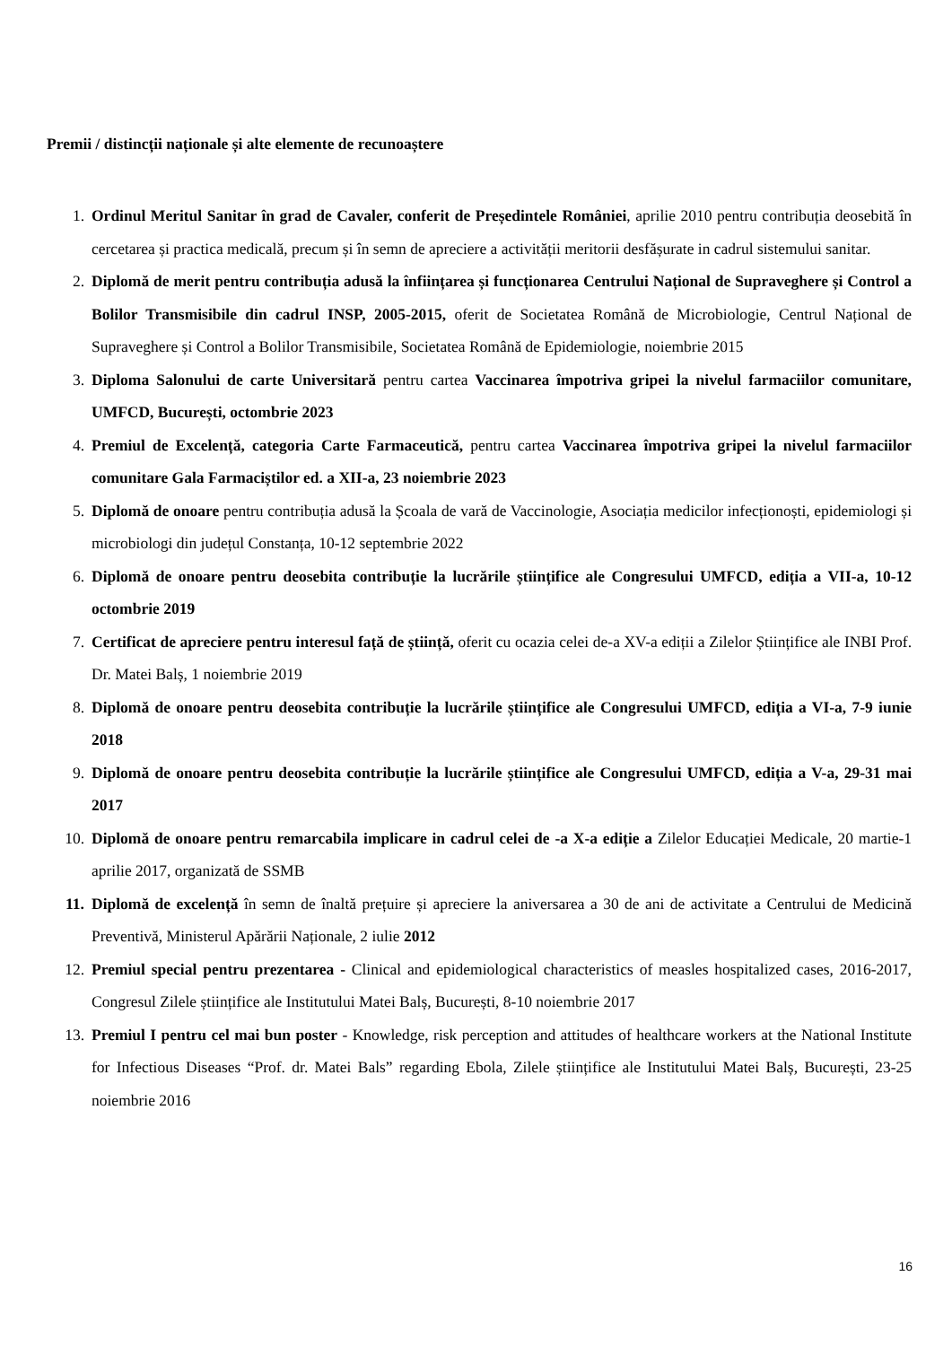Premii / distincții naționale și alte elemente de recunoaștere
1. Ordinul Meritul Sanitar în grad de Cavaler, conferit de Președintele României, aprilie 2010 pentru contribuția deosebită în cercetarea și practica medicală, precum și în semn de apreciere a activității meritorii desfășurate in cadrul sistemului sanitar.
2. Diplomă de merit pentru contribuția adusă la înființarea și funcționarea Centrului Național de Supraveghere și Control a Bolilor Transmisibile din cadrul INSP, 2005-2015, oferit de Societatea Română de Microbiologie, Centrul Național de Supraveghere și Control a Bolilor Transmisibile, Societatea Română de Epidemiologie, noiembrie 2015
3. Diploma Salonului de carte Universitară pentru cartea Vaccinarea împotriva gripei la nivelul farmaciilor comunitare, UMFCD, București, octombrie 2023
4. Premiul de Excelență, categoria Carte Farmaceutică, pentru cartea Vaccinarea împotriva gripei la nivelul farmaciilor comunitare Gala Farmaciștilor ed. a XII-a, 23 noiembrie 2023
5. Diplomă de onoare pentru contribuția adusă la Școala de vară de Vaccinologie, Asociația medicilor infecționoști, epidemiologi și microbiologi din județul Constanța, 10-12 septembrie 2022
6. Diplomă de onoare pentru deosebita contribuție la lucrările științifice ale Congresului UMFCD, ediția a VII-a, 10-12 octombrie 2019
7. Certificat de apreciere pentru interesul față de știință, oferit cu ocazia celei de-a XV-a ediții a Zilelor Științifice ale INBI Prof. Dr. Matei Balș, 1 noiembrie 2019
8. Diplomă de onoare pentru deosebita contribuție la lucrările științifice ale Congresului UMFCD, ediția a VI-a, 7-9 iunie 2018
9. Diplomă de onoare pentru deosebita contribuție la lucrările științifice ale Congresului UMFCD, ediția a V-a, 29-31 mai 2017
10. Diplomă de onoare pentru remarcabila implicare in cadrul celei de -a X-a ediție a Zilelor Educației Medicale, 20 martie-1 aprilie 2017, organizată de SSMB
11. Diplomă de excelență în semn de înaltă prețuire și apreciere la aniversarea a 30 de ani de activitate a Centrului de Medicină Preventivă, Ministerul Apărării Naționale, 2 iulie 2012
12. Premiul special pentru prezentarea - Clinical and epidemiological characteristics of measles hospitalized cases, 2016-2017, Congresul Zilele științifice ale Institutului Matei Balș, București, 8-10 noiembrie 2017
13. Premiul I pentru cel mai bun poster - Knowledge, risk perception and attitudes of healthcare workers at the National Institute for Infectious Diseases “Prof. dr. Matei Bals” regarding Ebola, Zilele științifice ale Institutului Matei Balș, București, 23-25 noiembrie 2016
16